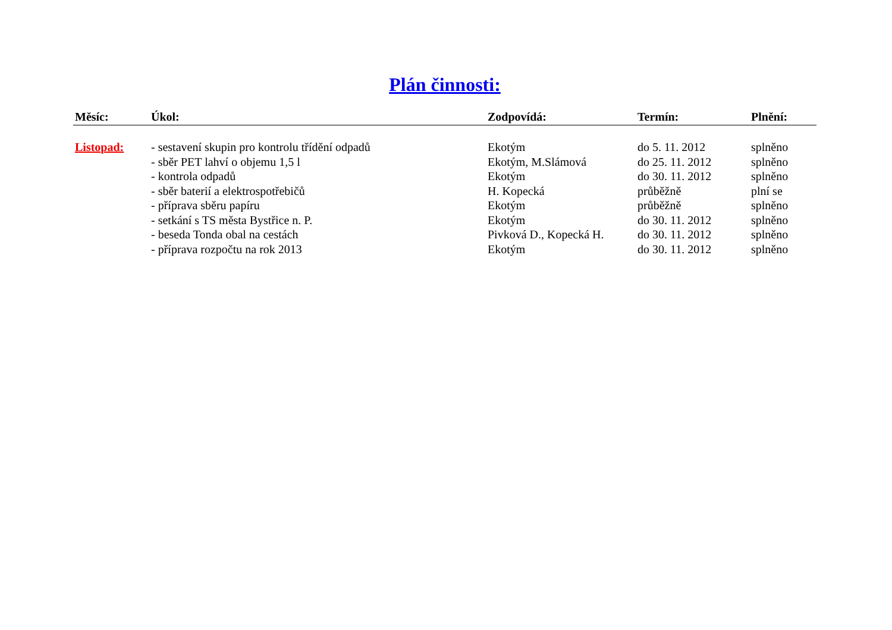Plán činnosti:
| Měsíc: | Úkol: | Zodpovídá: | Termín: | Plnění: |
| --- | --- | --- | --- | --- |
| Listopad: | - sestavení skupin pro kontrolu třídění odpadů | Ekotým | do 5. 11. 2012 | splněno |
| | - sběr PET lahví o objemu 1,5 l | Ekotým, M.Slámová | do 25. 11. 2012 | splněno |
| | - kontrola odpadů | Ekotým | do 30. 11. 2012 | splněno |
| | - sběr baterií a elektrospotřebičů | H. Kopecká | průběžně | plní se |
| | - příprava sběru papíru | Ekotým | průběžně | splněno |
| | - setkání s TS města Bystřice n. P. | Ekotým | do 30. 11. 2012 | splněno |
| | - beseda Tonda obal na cestách | Pivková D., Kopecká H. | do 30. 11. 2012 | splněno |
| | - příprava rozpočtu na rok 2013 | Ekotým | do 30. 11. 2012 | splněno |